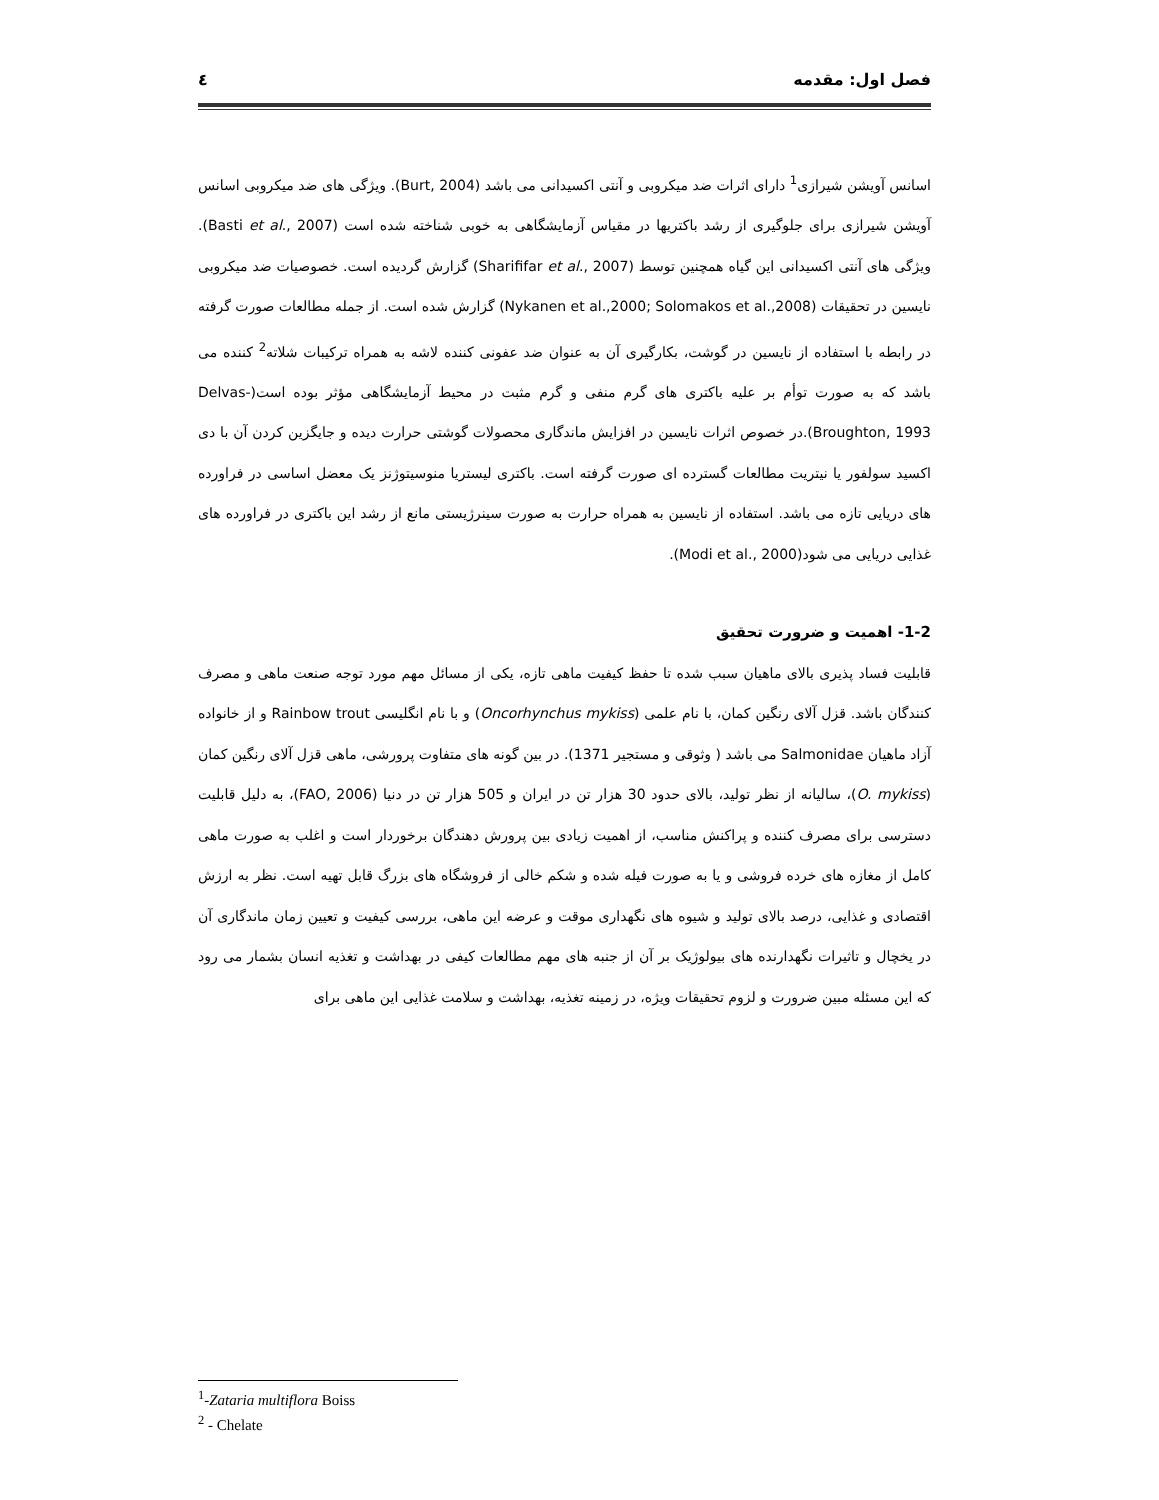فصل اول: مقدمه ٤
اسانس آویشن شیرازی<sup>1</sup> دارای اثرات ضد میکروبی و آنتی اکسیدانی می باشد (Burt, 2004). ویژگی های ضد میکروبی اسانس آویشن شیرازی برای جلوگیری از رشد باکتریها در مقیاس آزمایشگاهی به خوبی شناخته شده است (Basti et al., 2007). ویژگی های آنتی اکسیدانی این گیاه همچنین توسط (Sharififar et al., 2007) گزارش گردیده است. خصوصیات ضد میکروبی نایسین در تحقیقات (Nykanen et al.,2000; Solomakos et al.,2008) گزارش شده است. از جمله مطالعات صورت گرفته در رابطه با استفاده از نایسین در گوشت، بکارگیری آن به عنوان ضد عفونی کننده لاشه به همراه ترکیبات شلاته<sup>2</sup> کننده می باشد که به صورت توأم بر علیه باکتری های گرم منفی و گرم مثبت در محیط آزمایشگاهی مؤثر بوده است(Delvas-Broughton, 1993).در خصوص اثرات نایسین در افزایش ماندگاری محصولات گوشتی حرارت دیده و جایگزین کردن آن با دی اکسید سولفور یا نیتریت مطالعات گسترده ای صورت گرفته است. باکتری لیستریا منوسیتوژنز یک معضل اساسی در فراورده های دریایی تازه می باشد. استفاده از نایسین به همراه حرارت به صورت سینرژیستی مانع از رشد این باکتری در فراورده های غذایی دریایی می شود(Modi et al., 2000).
1-2- اهمیت و ضرورت تحقیق
قابلیت فساد پذیری بالای ماهیان سبب شده تا حفظ کیفیت ماهی تازه، یکی از مسائل مهم مورد توجه صنعت ماهی و مصرف کنندگان باشد. قزل آلای رنگین کمان، با نام علمی (Oncorhynchus mykiss) و با نام انگلیسی Rainbow trout و از خانواده آزاد ماهیان Salmonidae می باشد ( وثوقی و مستجیر 1371). در بین گونه های متفاوت پرورشی، ماهی قزل آلای رنگین کمان (O. mykiss)، سالیانه از نظر تولید، بالای حدود 30 هزار تن در ایران و 505 هزار تن در دنیا (FAO, 2006)، به دلیل قابلیت دسترسی برای مصرف کننده و پراکنش مناسب، از اهمیت زیادی بین پرورش دهندگان برخوردار است و اغلب به صورت ماهی کامل از مغازه های خرده فروشی و یا به صورت فیله شده و شکم خالی از فروشگاه های بزرگ قابل تهیه است. نظر به ارزش اقتصادی و غذایی، درصد بالای تولید و شیوه های نگهداری موقت و عرضه این ماهی، بررسی کیفیت و تعیین زمان ماندگاری آن در یخچال و تاثیرات نگهدارنده های بیولوژیک بر آن از جنبه های مهم مطالعات کیفی در بهداشت و تغذیه انسان بشمار می رود که این مسئله مبین ضرورت و لزوم تحقیقات ویژه، در زمینه تغذیه، بهداشت و سلامت غذایی این ماهی برای
<sup>1</sup>-Zataria multiflora Boiss
<sup>2</sup> - Chelate